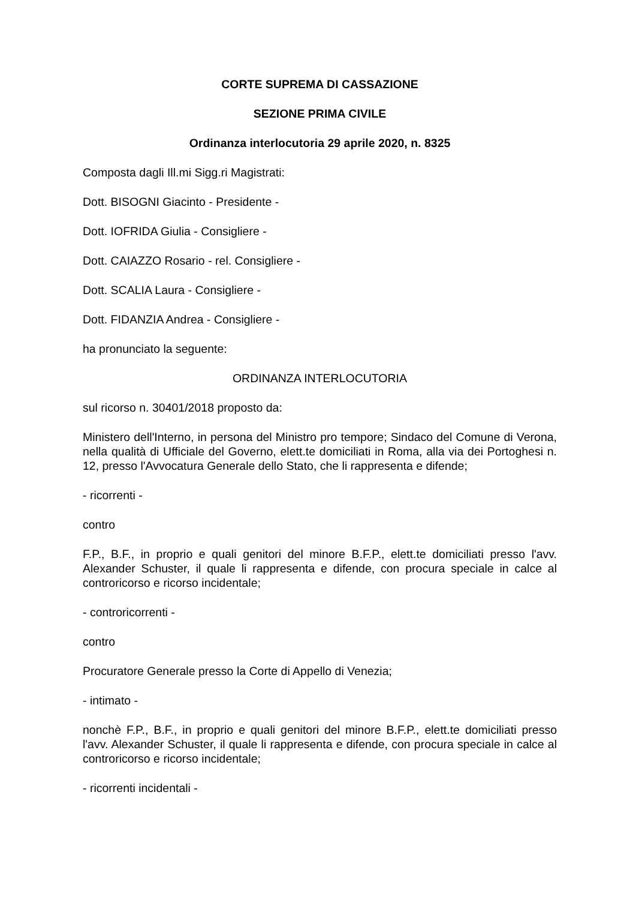CORTE SUPREMA DI CASSAZIONE
SEZIONE PRIMA CIVILE
Ordinanza interlocutoria 29 aprile 2020, n. 8325
Composta dagli Ill.mi Sigg.ri Magistrati:
Dott. BISOGNI Giacinto - Presidente -
Dott. IOFRIDA Giulia - Consigliere -
Dott. CAIAZZO Rosario - rel. Consigliere -
Dott. SCALIA Laura - Consigliere -
Dott. FIDANZIA Andrea - Consigliere -
ha pronunciato la seguente:
ORDINANZA INTERLOCUTORIA
sul ricorso n. 30401/2018 proposto da:
Ministero dell'Interno, in persona del Ministro pro tempore; Sindaco del Comune di Verona, nella qualità di Ufficiale del Governo, elett.te domiciliati in Roma, alla via dei Portoghesi n. 12, presso l'Avvocatura Generale dello Stato, che li rappresenta e difende;
- ricorrenti -
contro
F.P., B.F., in proprio e quali genitori del minore B.F.P., elett.te domiciliati presso l'avv. Alexander Schuster, il quale li rappresenta e difende, con procura speciale in calce al controricorso e ricorso incidentale;
- controricorrenti -
contro
Procuratore Generale presso la Corte di Appello di Venezia;
- intimato -
nonchè F.P., B.F., in proprio e quali genitori del minore B.F.P., elett.te domiciliati presso l'avv. Alexander Schuster, il quale li rappresenta e difende, con procura speciale in calce al controricorso e ricorso incidentale;
- ricorrenti incidentali -